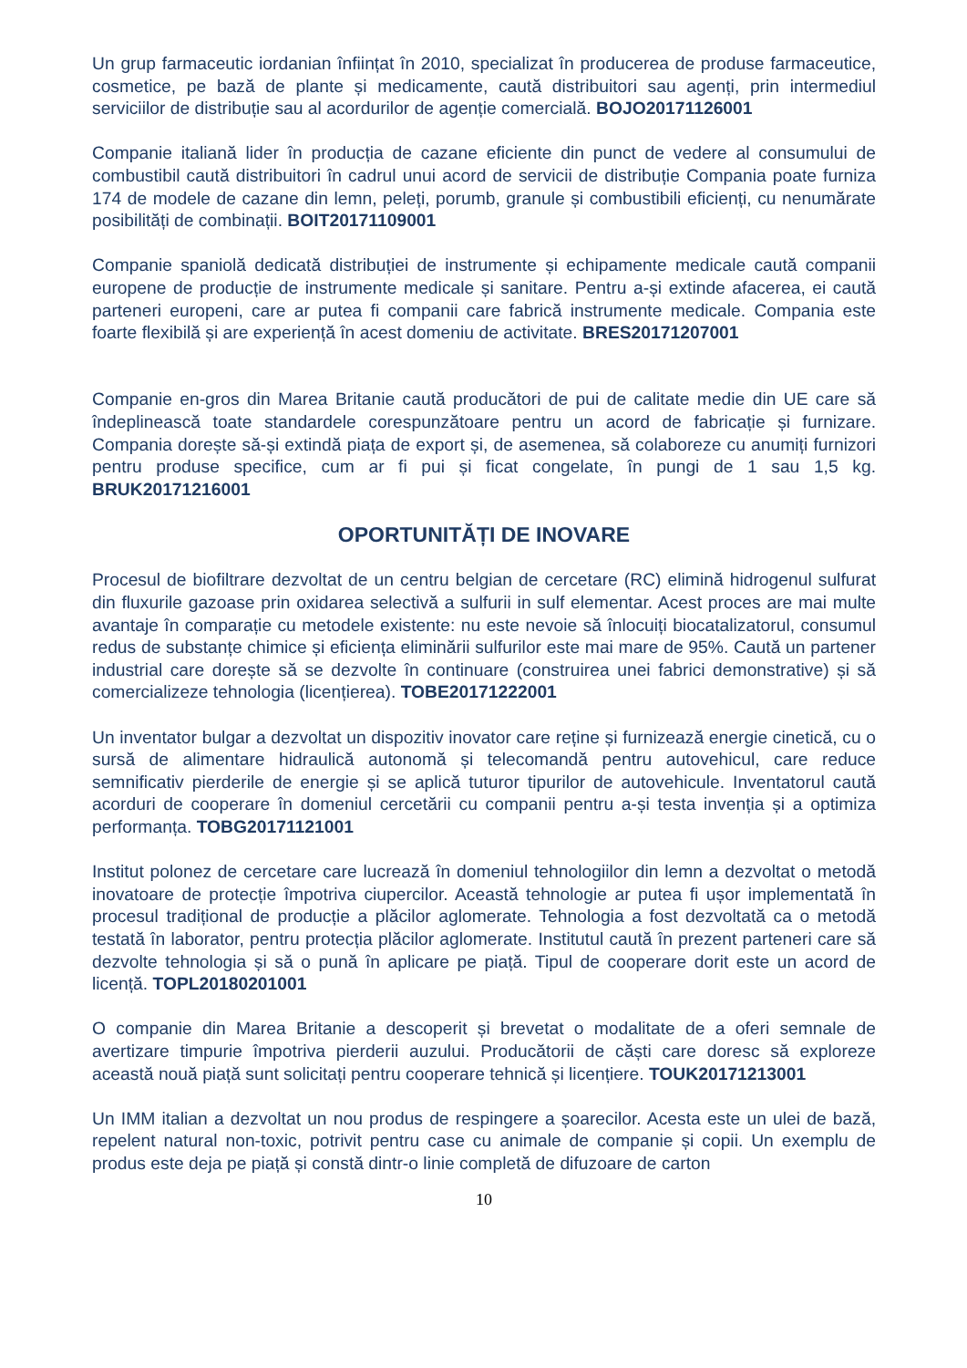Un grup farmaceutic iordanian înființat în 2010, specializat în producerea de produse farmaceutice, cosmetice, pe bază de plante și medicamente, caută distribuitori sau agenți, prin intermediul serviciilor de distribuție sau al acordurilor de agenție comercială. BOJO20171126001
Companie italiană lider în producția de cazane eficiente din punct de vedere al consumului de combustibil caută distribuitori în cadrul unui acord de servicii de distribuție Compania poate furniza 174 de modele de cazane din lemn, peleți, porumb, granule și combustibili eficienți, cu nenumărate posibilități de combinații. BOIT20171109001
Companie spaniolă dedicată distribuției de instrumente și echipamente medicale caută companii europene de producție de instrumente medicale și sanitare. Pentru a-și extinde afacerea, ei caută parteneri europeni, care ar putea fi companii care fabrică instrumente medicale. Compania este foarte flexibilă și are experiență în acest domeniu de activitate. BRES20171207001
Companie en-gros din Marea Britanie caută producători de pui de calitate medie din UE care să îndeplinească toate standardele corespunzătoare pentru un acord de fabricație și furnizare. Compania dorește să-și extindă piața de export și, de asemenea, să colaboreze cu anumiți furnizori pentru produse specifice, cum ar fi pui și ficat congelate, în pungi de 1 sau 1,5 kg. BRUK20171216001
OPORTUNITĂȚI DE INOVARE
Procesul de biofiltrare dezvoltat de un centru belgian de cercetare (RC) elimină hidrogenul sulfurat din fluxurile gazoase prin oxidarea selectivă a sulfurii in sulf elementar. Acest proces are mai multe avantaje în comparație cu metodele existente: nu este nevoie să înlocuiți biocatalizatorul, consumul redus de substanțe chimice și eficiența eliminării sulfurilor este mai mare de 95%. Caută un partener industrial care dorește să se dezvolte în continuare (construirea unei fabrici demonstrative) și să comercializeze tehnologia (licențierea). TOBE20171222001
Un inventator bulgar a dezvoltat un dispozitiv inovator care reține și furnizează energie cinetică, cu o sursă de alimentare hidraulică autonomă și telecomandă pentru autovehicul, care reduce semnificativ pierderile de energie și se aplică tuturor tipurilor de autovehicule. Inventatorul caută acorduri de cooperare în domeniul cercetării cu companii pentru a-și testa invenția și a optimiza performanța. TOBG20171121001
Institut polonez de cercetare care lucrează în domeniul tehnologiilor din lemn a dezvoltat o metodă inovatoare de protecție împotriva ciupercilor. Această tehnologie ar putea fi ușor implementată în procesul tradițional de producție a plăcilor aglomerate. Tehnologia a fost dezvoltată ca o metodă testată în laborator, pentru protecția plăcilor aglomerate. Institutul caută în prezent parteneri care să dezvolte tehnologia și să o pună în aplicare pe piață. Tipul de cooperare dorit este un acord de licență. TOPL20180201001
O companie din Marea Britanie a descoperit și brevetat o modalitate de a oferi semnale de avertizare timpurie împotriva pierderii auzului. Producătorii de căști care doresc să exploreze această nouă piață sunt solicitați pentru cooperare tehnică și licențiere. TOUK20171213001
Un IMM italian a dezvoltat un nou produs de respingere a șoarecilor. Acesta este un ulei de bază, repelent natural non-toxic, potrivit pentru case cu animale de companie și copii. Un exemplu de produs este deja pe piață și constă dintr-o linie completă de difuzoare de carton
10